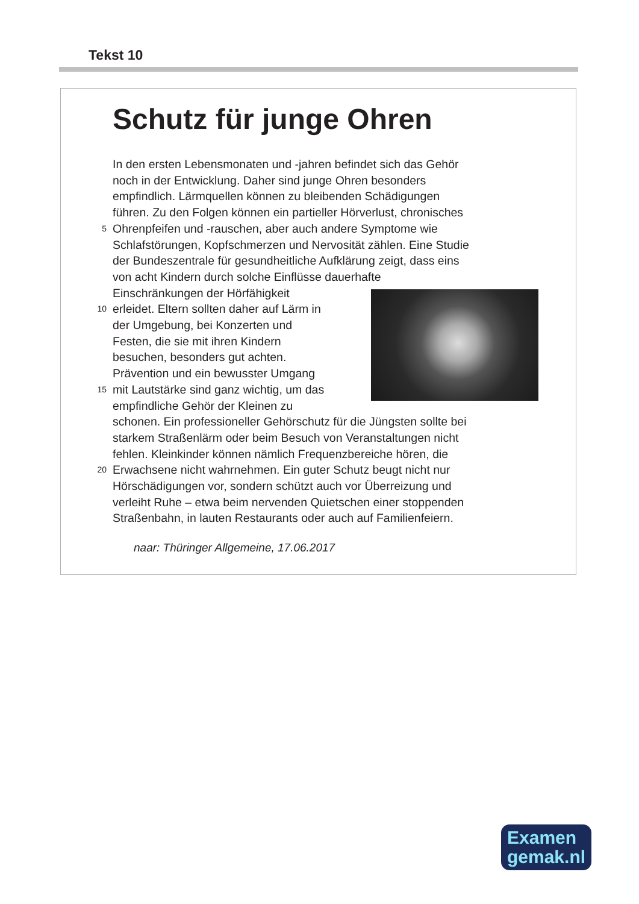Tekst 10
Schutz für junge Ohren
In den ersten Lebensmonaten und -jahren befindet sich das Gehör
noch in der Entwicklung. Daher sind junge Ohren besonders
empfindlich. Lärmquellen können zu bleibenden Schädigungen
führen. Zu den Folgen können ein partieller Hörverlust, chronisches
5 Ohrenpfeifen und -rauschen, aber auch andere Symptome wie
Schlafstörungen, Kopfschmerzen und Nervosität zählen. Eine Studie
der Bundeszentrale für gesundheitliche Aufklärung zeigt, dass eins
von acht Kindern durch solche Einflüsse dauerhafte
Einschränkungen der Hörfähigkeit
10 erleidet. Eltern sollten daher auf Lärm in
der Umgebung, bei Konzerten und
Festen, die sie mit ihren Kindern
besuchen, besonders gut achten.
Prävention und ein bewusster Umgang
15 mit Lautstärke sind ganz wichtig, um das
empfindliche Gehör der Kleinen zu
schonen. Ein professioneller Gehörschutz für die Jüngsten sollte bei
starkem Straßenlärm oder beim Besuch von Veranstaltungen nicht
fehlen. Kleinkinder können nämlich Frequenzbereiche hören, die
20 Erwachsene nicht wahrnehmen. Ein guter Schutz beugt nicht nur
Hörschädigungen vor, sondern schützt auch vor Überreizung und
verleiht Ruhe – etwa beim nervenden Quietschen einer stoppenden
Straßenbahn, in lauten Restaurants oder auch auf Familienfeiern.
naar: Thüringer Allgemeine, 17.06.2017
Examen
gemak.nl